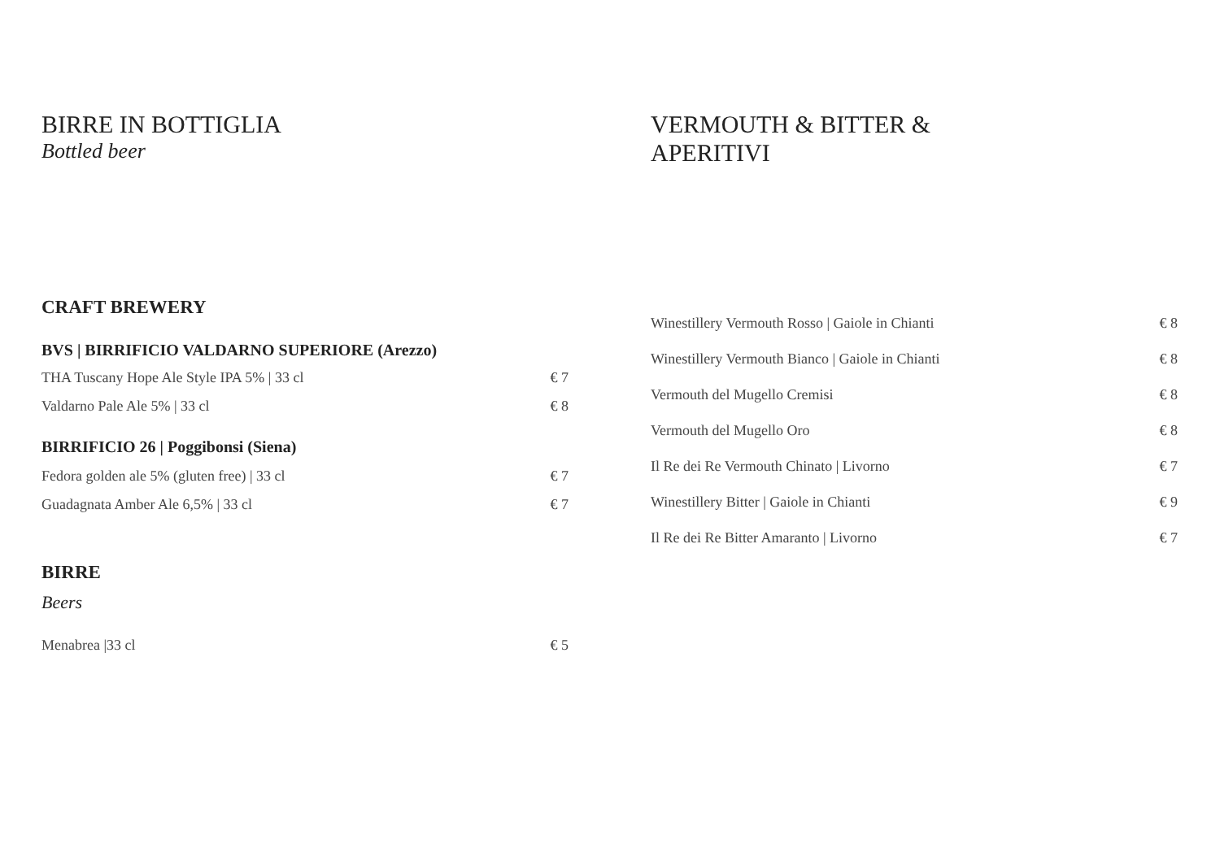BIRRE IN BOTTIGLIA
Bottled beer
CRAFT BREWERY
BVS | BIRRIFICIO VALDARNO SUPERIORE (Arezzo)
THA Tuscany Hope Ale Style IPA 5% | 33 cl € 7
Valdarno Pale Ale 5% | 33 cl € 8
BIRRIFICIO 26 | Poggibonsi (Siena)
Fedora golden ale 5% (gluten free) | 33 cl € 7
Guadagnata Amber Ale 6,5% | 33 cl € 7
BIRRE
Beers
Menabrea |33 cl € 5
VERMOUTH & BITTER &
APERITIVI
Winestillery Vermouth Rosso | Gaiole in Chianti € 8
Winestillery Vermouth Bianco | Gaiole in Chianti € 8
Vermouth del Mugello Cremisi € 8
Vermouth del Mugello Oro € 8
Il Re dei Re Vermouth Chinato | Livorno € 7
Winestillery Bitter | Gaiole in Chianti € 9
Il Re dei Re Bitter Amaranto | Livorno € 7